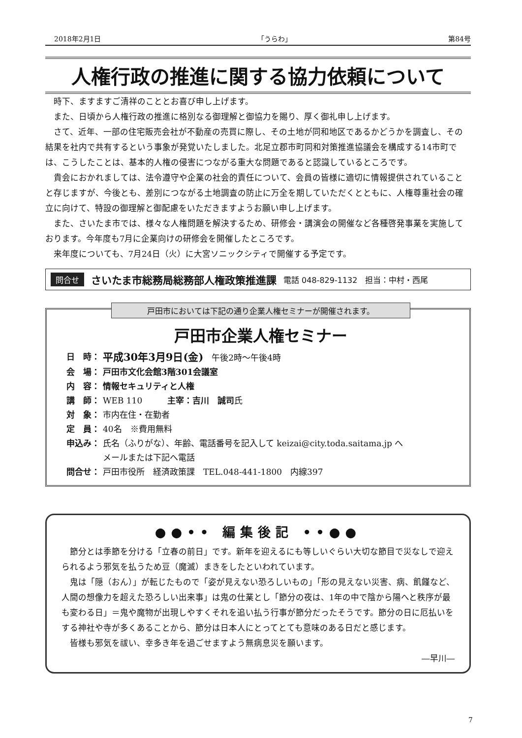2018年2月1日 「うらわ」 第84号
人権行政の推進に関する協力依頼について
時下、ますますご清祥のこととお喜び申し上げます。
また、日頃から人権行政の推進に格別なる御理解と御協力を賜り、厚く御礼申し上げます。
さて、近年、一部の住宅販売会社が不動産の売買に際し、その土地が同和地区であるかどうかを調査し、その結果を社内で共有するという事象が発覚いたしました。北足立郡市町同和対策推進協議会を構成する14市町では、こうしたことは、基本的人権の侵害につながる重大な問題であると認識しているところです。
貴会におかれましては、法令遵守や企業の社会的責任について、会員の皆様に適切に情報提供されていることと存じますが、今後とも、差別につながる土地調査の防止に万全を期していただくとともに、人権尊重社会の確立に向けて、特設の御理解と御配慮をいただきますようお願い申し上げます。
また、さいたま市では、様々な人権問題を解決するため、研修会・講演会の開催など各種啓発事業を実施しております。今年度も7月に企業向けの研修会を開催したところです。
来年度についても、7月24日（火）に大宮ソニックシティで開催する予定です。
問合せ さいたま市総務局総務部人権政策推進課 電話 048-829-1132　担当：中村・西尾
戸田市においては下記の通り企業人権セミナーが開催されます。
戸田市企業人権セミナー
日　時： 平成30年3月9日(金)　午後2時～午後4時
会　場： 戸田市文化会館3階301会議室
内　容： 情報セキュリティと人権
講　師： WEB 110　　　主宰：吉川　誠司氏
対　象： 市内在住・在勤者
定　員： 40名　※費用無料
申込み： 氏名（ふりがな）、年齢、電話番号を記入して keizai@city.toda.saitama.jp へ
メールまたは下記へ電話
問合せ： 戸田市役所　経済政策課　TEL.048-441-1800　内線397
●●•• 編集後記 ••●●
節分とは季節を分ける「立春の前日」です。新年を迎えるにも等しいぐらい大切な節目で災なしで迎えられるよう邪気を払うため豆（魔滅）まきをしたといわれています。
鬼は「隠（おん）」が転じたもので「姿が見えない恐ろしいもの」「形の見えない災害、病、飢饉など、人間の想像力を超えた恐ろしい出来事」は鬼の仕業とし「節分の夜は、1年の中で陰から陽へと秩序が最も変わる日」＝鬼や魔物が出現しやすくそれを追い払う行事が節分だったそうです。節分の日に厄払いをする神社や寺が多くあることから、節分は日本人にとってとても意味のある日だと感じます。
皆様も邪気を祓い、幸多き年を過ごせますよう無病息災を願います。
―早川―
7